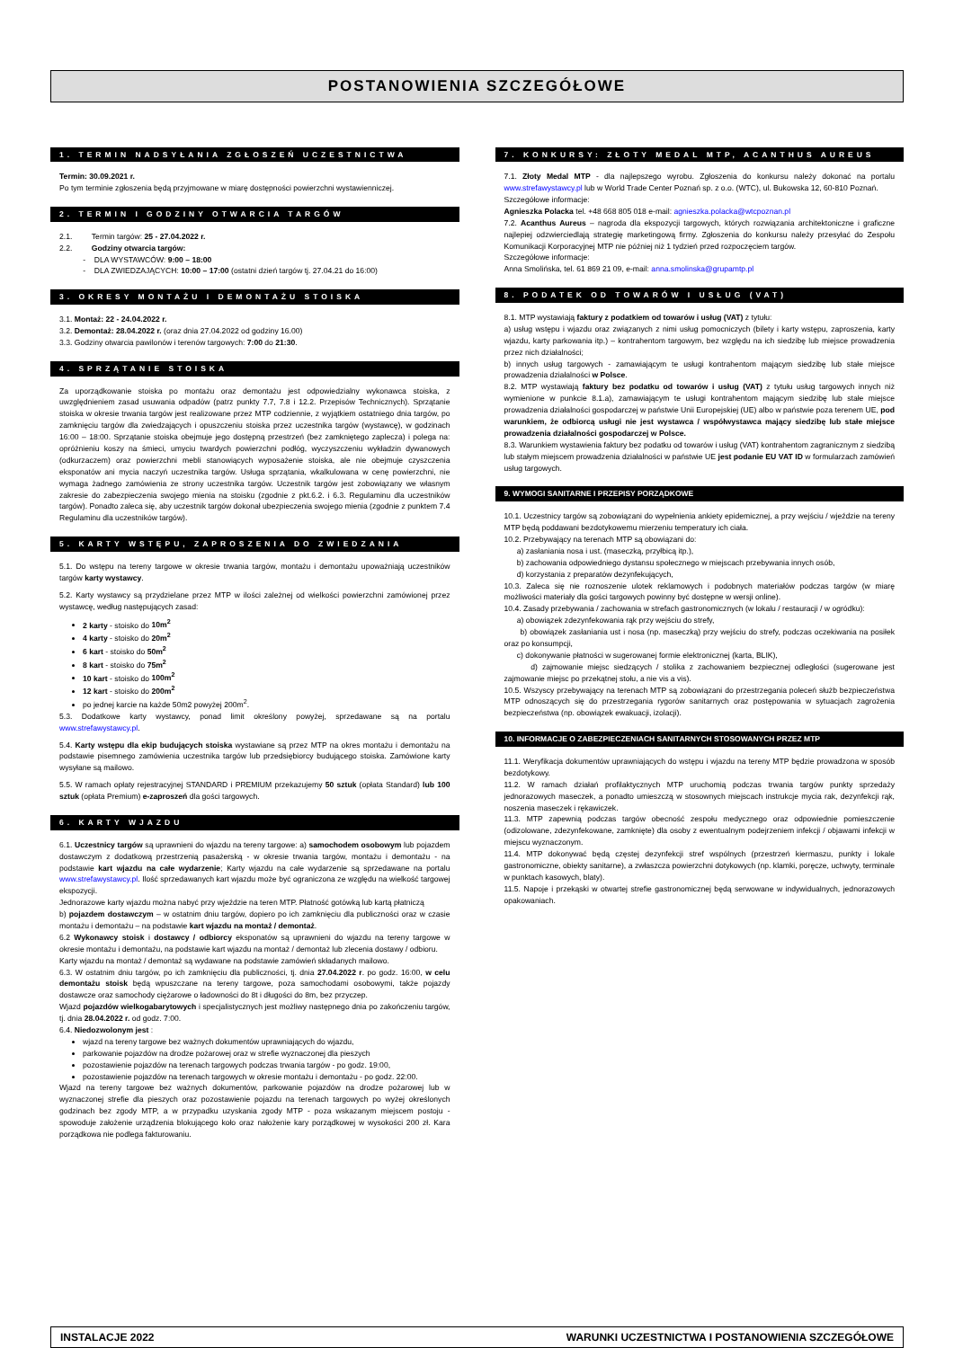POSTANOWIENIA SZCZEGÓŁOWE
1. TERMIN NADSYŁANIA ZGŁOSZEŃ UCZESTNICTWA
Termin: 30.09.2021 r.
Po tym terminie zgłoszenia będą przyjmowane w miarę dostępności powierzchni wystawienniczej.
2. TERMIN I GODZINY OTWARCIA TARGÓW
2.1. Termin targów: 25 - 27.04.2022 r.
2.2. Godziny otwarcia targów:
- DLA WYSTAWCÓW: 9:00 – 18:00
- DLA ZWIEDZAJĄCYCH: 10:00 – 17:00 (ostatni dzień targów tj. 27.04.21 do 16:00)
3. OKRESY MONTAŻU I DEMONTAŻU STOISKA
3.1. Montaż: 22 - 24.04.2022 r.
3.2. Demontaż: 28.04.2022 r. (oraz dnia 27.04.2022 od godziny 16.00)
3.3. Godziny otwarcia pawilonów i terenów targowych: 7:00 do 21:30.
4. SPRZĄTANIE STOISKA
Za uporządkowanie stoiska po montażu oraz demontażu jest odpowiedzialny wykonawca stoiska, z uwzględnieniem zasad usuwania odpadów (patrz punkty 7.7, 7.8 i 12.2. Przepisów Technicznych). Sprzątanie stoiska w okresie trwania targów jest realizowane przez MTP codziennie, z wyjątkiem ostatniego dnia targów, po zamknięciu targów dla zwiedzających i opuszczeniu stoiska przez uczestnika targów (wystawcę), w godzinach 16:00 – 18:00. Sprzątanie stoiska obejmuje jego dostępną przestrzeń (bez zamkniętego zaplecza) i polega na: opróżnieniu koszy na śmieci, umyciu twardych powierzchni podłóg, wyczyszczeniu wykładzin dywanowych (odkurzaczem) oraz powierzchni mebli stanowiących wyposażenie stoiska, ale nie obejmuje czyszczenia eksponatów ani mycia naczyń uczestnika targów. Usługa sprzątania, wkalkulowana w cenę powierzchni, nie wymaga żadnego zamówienia ze strony uczestnika targów. Uczestnik targów jest zobowiązany we własnym zakresie do zabezpieczenia swojego mienia na stoisku (zgodnie z pkt.6.2. i 6.3. Regulaminu dla uczestników targów). Ponadto zaleca się, aby uczestnik targów dokonał ubezpieczenia swojego mienia (zgodnie z punktem 7.4 Regulaminu dla uczestników targów).
5. KARTY WSTĘPU, ZAPROSZENIA DO ZWIEDZANIA
5.1. Do wstępu na tereny targowe w okresie trwania targów, montażu i demontażu upoważniają uczestników targów karty wystawcy.
5.2. Karty wystawcy są przydzielane przez MTP w ilości zależnej od wielkości powierzchni zamówionej przez wystawcę, według następujących zasad:
2 karty - stoisko do 10m<sup>2</sup>
4 karty - stoisko do 20m<sup>2</sup>
6 kart - stoisko do 50m<sup>2</sup>
8 kart - stoisko do 75m<sup>2</sup>
10 kart - stoisko do 100m<sup>2</sup>
12 kart - stoisko do 200m<sup>2</sup>
po jednej karcie na każde 50m2 powyżej 200m<sup>2</sup>.
5.3. Dodatkowe karty wystawcy, ponad limit określony powyżej, sprzedawane są na portalu www.strefawystawcy.pl.
5.4. Karty wstępu dla ekip budujących stoiska wystawiane są przez MTP na okres montażu i demontażu na podstawie pisemnego zamówienia uczestnika targów lub przedsiębiorcy budującego stoiska. Zamówione karty wysyłane są mailowo.
5.5. W ramach opłaty rejestracyjnej STANDARD i PREMIUM przekazujemy 50 sztuk (opłata Standard) lub 100 sztuk (opłata Premium) e-zaproszeń dla gości targowych.
6. KARTY WJAZDU
6.1. Uczestnicy targów są uprawnieni do wjazdu na tereny targowe: a) samochodem osobowym lub pojazdem dostawczym z dodatkową przestrzenią pasażerską - w okresie trwania targów, montażu i demontażu - na podstawie kart wjazdu na całe wydarzenie; Karty wjazdu na całe wydarzenie są sprzedawane na portalu www.strefawystawcy.pl. Ilość sprzedawanych kart wjazdu może być ograniczona ze względu na wielkość targowej ekspozycji.
Jednorazowe karty wjazdu można nabyć przy wjeździe na teren MTP. Płatność gotówką lub kartą płatniczą
b) pojazdem dostawczym – w ostatnim dniu targów, dopiero po ich zamknięciu dla publiczności oraz w czasie montażu i demontażu – na podstawie kart wjazdu na montaż / demontaż.
6.2 Wykonawcy stoisk i dostawcy / odbiorcy eksponatów są uprawnieni do wjazdu na tereny targowe w okresie montażu i demontażu, na podstawie kart wjazdu na montaż / demontaż lub zlecenia dostawy / odbioru.
Karty wjazdu na montaż / demontaż są wydawane na podstawie zamówień składanych mailowo.
6.3. W ostatnim dniu targów, po ich zamknięciu dla publiczności, tj. dnia 27.04.2022 r. po godz. 16:00, w celu demontażu stoisk będą wpuszczane na tereny targowe, poza samochodami osobowymi, także pojazdy dostawcze oraz samochody ciężarowe o ładowności do 8t i długości do 8m, bez przyczep.
Wjazd pojazdów wielkogabarytowych i specjalistycznych jest możliwy następnego dnia po zakończeniu targów, tj. dnia 28.04.2022 r. od godz. 7:00.
6.4. Niedozwolonym jest :
wjazd na tereny targowe bez ważnych dokumentów uprawniających do wjazdu,
parkowanie pojazdów na drodze pożarowej oraz w strefie wyznaczonej dla pieszych
pozostawienie pojazdów na terenach targowych podczas trwania targów - po godz. 19:00,
pozostawienie pojazdów na terenach targowych w okresie montażu i demontażu - po godz. 22:00.
Wjazd na tereny targowe bez ważnych dokumentów, parkowanie pojazdów na drodze pożarowej lub w wyznaczonej strefie dla pieszych oraz pozostawienie pojazdu na terenach targowych po wyżej określonych godzinach bez zgody MTP, a w przypadku uzyskania zgody MTP - poza wskazanym miejscem postoju - spowoduje założenie urządzenia blokującego koło oraz nałożenie kary porządkowej w wysokości 200 zł. Kara porządkowa nie podlega fakturowaniu.
7. KONKURSY: ZŁOTY MEDAL MTP, ACANTHUS AUREUS
7.1. Złoty Medal MTP - dla najlepszego wyrobu. Zgłoszenia do konkursu należy dokonać na portalu www.strefawystawcy.pl lub w World Trade Center Poznań sp. z o.o. (WTC), ul. Bukowska 12, 60-810 Poznań.
Szczegółowe informacje:
Agnieszka Polacka tel. +48 668 805 018 e-mail: agnieszka.polacka@wtcpoznan.pl
7.2. Acanthus Aureus – nagroda dla ekspozycji targowych, których rozwiązania architektoniczne i graficzne najlepiej odzwierciedlają strategię marketingową firmy. Zgłoszenia do konkursu należy przesyłać do Zespołu Komunikacji Korporacyjnej MTP nie później niż 1 tydzień przed rozpoczęciem targów.
Szczegółowe informacje:
Anna Smolińska, tel. 61 869 21 09, e-mail: anna.smolinska@grupamtp.pl
8. PODATEK OD TOWARÓW I USŁUG (VAT)
8.1. MTP wystawiają faktury z podatkiem od towarów i usług (VAT) z tytułu:
a) usług wstępu i wjazdu oraz związanych z nimi usług pomocniczych (bilety i karty wstępu, zaproszenia, karty wjazdu, karty parkowania itp.) – kontrahentom targowym, bez względu na ich siedzibę lub miejsce prowadzenia przez nich działalności;
b) innych usług targowych - zamawiającym te usługi kontrahentom mającym siedzibę lub stałe miejsce prowadzenia działalności w Polsce.
8.2. MTP wystawiają faktury bez podatku od towarów i usług (VAT) z tytułu usług targowych innych niż wymienione w punkcie 8.1.a), zamawiającym te usługi kontrahentom mającym siedzibę lub stałe miejsce prowadzenia działalności gospodarczej w państwie Unii Europejskiej (UE) albo w państwie poza terenem UE, pod warunkiem, że odbiorcą usługi nie jest wystawca / współwystawca mający siedzibę lub stałe miejsce prowadzenia działalności gospodarczej w Polsce.
8.3. Warunkiem wystawienia faktury bez podatku od towarów i usług (VAT) kontrahentom zagranicznym z siedzibą lub stałym miejscem prowadzenia działalności w państwie UE jest podanie EU VAT ID w formularzach zamówień usług targowych.
9. WYMOGI SANITARNE I PRZEPISY PORZĄDKOWE
10.1. Uczestnicy targów są zobowiązani do wypełnienia ankiety epidemicznej, a przy wejściu / wjeździe na tereny MTP będą poddawani bezdotykowemu mierzeniu temperatury ich ciała.
10.2. Przebywający na terenach MTP są obowiązani do:
a) zasłaniania nosa i ust. (maseczką, przyłbicą itp.),
b) zachowania odpowiedniego dystansu społecznego w miejscach przebywania innych osób,
d) korzystania z preparatów dezynfekujących,
10.3. Zaleca się nie roznoszenie ulotek reklamowych i podobnych materiałów podczas targów (w miarę możliwości materiały dla gości targowych powinny być dostępne w wersji online).
10.4. Zasady przebywania / zachowania w strefach gastronomicznych (w lokalu / restauracji / w ogródku):
a) obowiązek zdezynfekowania rąk przy wejściu do strefy,
b) obowiązek zasłaniania ust i nosa (np. maseczką) przy wejściu do strefy, podczas oczekiwania na posiłek oraz po konsumpcji,
c) dokonywanie płatności w sugerowanej formie elektronicznej (karta, BLIK),
d) zajmowanie miejsc siedzących / stolika z zachowaniem bezpiecznej odległości (sugerowane jest zajmowanie miejsc po przekątnej stołu, a nie vis a vis).
10.5. Wszyscy przebywający na terenach MTP są zobowiązani do przestrzegania poleceń służb bezpieczeństwa MTP odnoszących się do przestrzegania rygorów sanitarnych oraz postępowania w sytuacjach zagrożenia bezpieczeństwa (np. obowiązek ewakuacji, izolacji).
10. INFORMACJE O ZABEZPIECZENIACH SANITARNYCH STOSOWANYCH PRZEZ MTP
11.1. Weryfikacja dokumentów uprawniających do wstępu i wjazdu na tereny MTP będzie prowadzona w sposób bezdotykowy.
11.2. W ramach działań profilaktycznych MTP uruchomią podczas trwania targów punkty sprzedaży jednorazowych maseczek, a ponadto umieszczą w stosownych miejscach instrukcje mycia rak, dezynfekcji rąk, noszenia maseczek i rękawiczek.
11.3. MTP zapewnią podczas targów obecność zespołu medycznego oraz odpowiednie pomieszczenie (odizolowane, zdezynfekowane, zamknięte) dla osoby z ewentualnym podejrzeniem infekcji / objawami infekcji w miejscu wyznaczonym.
11.4. MTP dokonywać będą częstej dezynfekcji stref wspólnych (przestrzeń kiermaszu, punkty i lokale gastronomiczne, obiekty sanitarne), a zwłaszcza powierzchni dotykowych (np. klamki, poręcze, uchwyty, terminale w punktach kasowych, blaty).
11.5. Napoje i przekąski w otwartej strefie gastronomicznej będą serwowane w indywidualnych, jednorazowych opakowaniach.
INSTALACJE 2022 WARUNKI UCZESTNICTWA I POSTANOWIENIA SZCZEGÓŁOWE